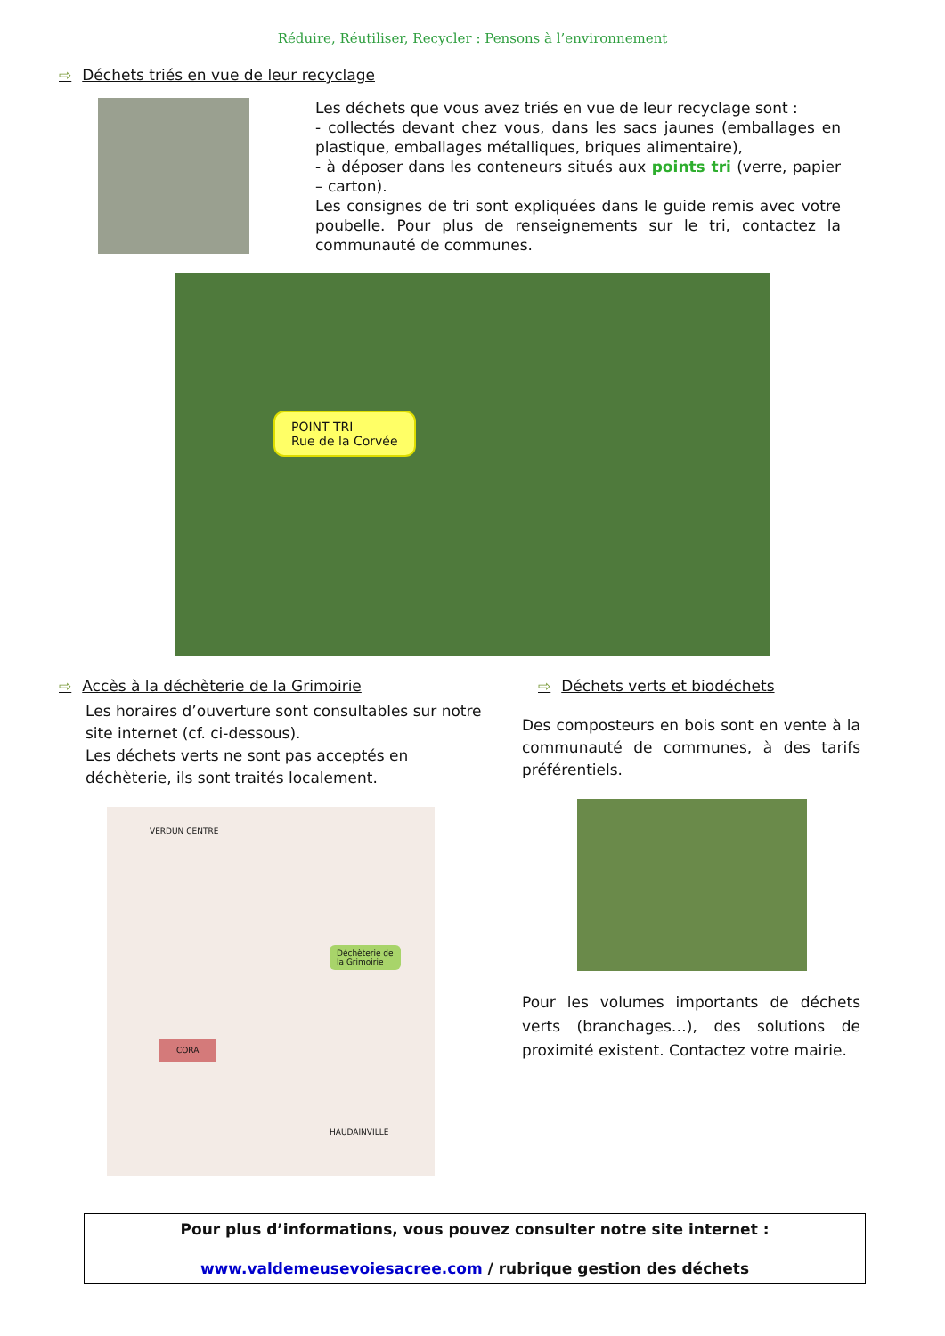Réduire, Réutiliser, Recycler : Pensons à l’environnement
⇨ Déchets triés en vue de leur recyclage
Les déchets que vous avez triés en vue de leur recyclage sont :
- collectés devant chez vous, dans les sacs jaunes (emballages en plastique, emballages métalliques, briques alimentaire),
- à déposer dans les conteneurs situés aux points tri (verre, papier – carton).
Les consignes de tri sont expliquées dans le guide remis avec votre poubelle. Pour plus de renseignements sur le tri, contactez la communauté de communes.
POINT TRI
Rue de la Corvée
⇨ Accès à la déchèterie de la Grimoirie
Les horaires d’ouverture sont consultables sur notre site internet (cf. ci-dessous).
Les déchets verts ne sont pas acceptés en déchèterie, ils sont traités localement.
VERDUN CENTRE
CORA
Déchèterie de
la Grimoirie
HAUDAINVILLE
⇨ Déchets verts et biodéchets
Des composteurs en bois sont en vente à la communauté de communes, à des tarifs préférentiels.
Pour les volumes importants de déchets verts (branchages…), des solutions de proximité existent. Contactez votre mairie.
Pour plus d’informations, vous pouvez consulter notre site internet :
www.valdemeusevoiesacree.com / rubrique gestion des déchets